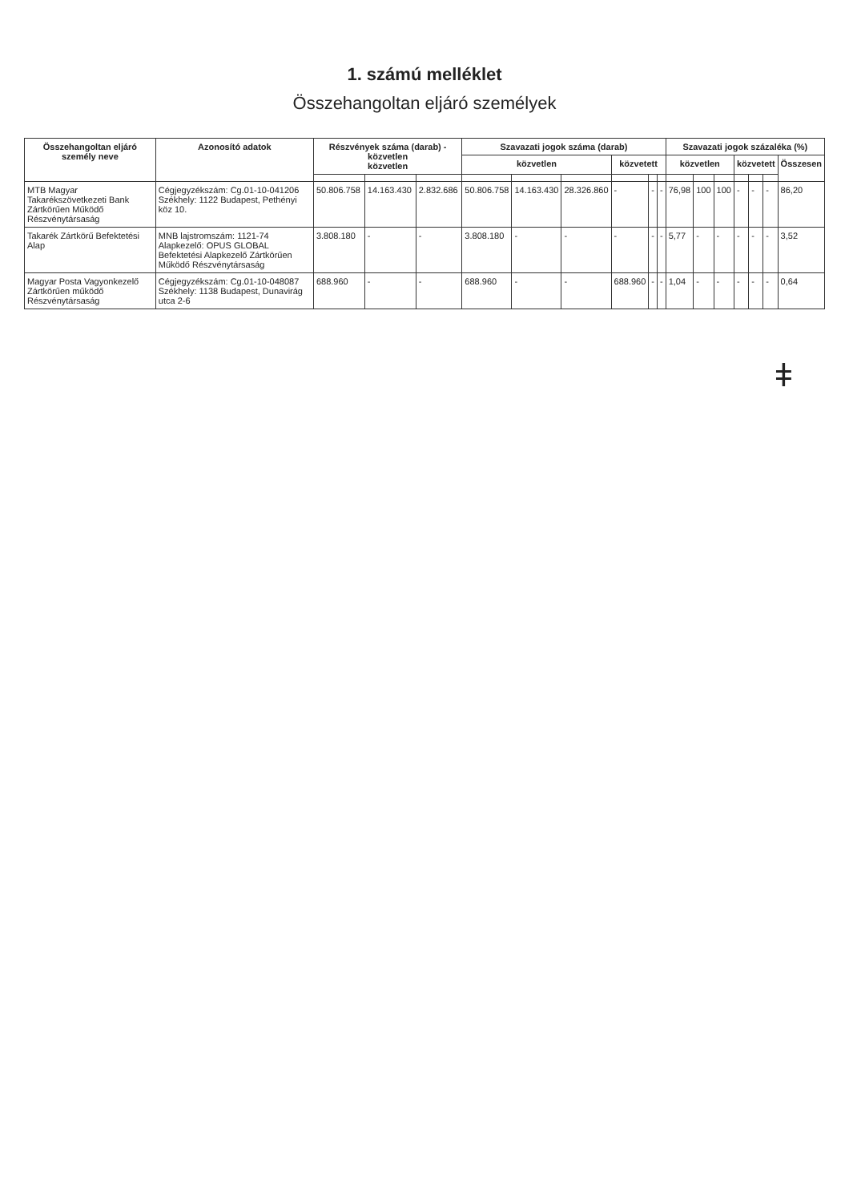1. számú melléklet
Összehangoltan eljáró személyek
| Összehangoltan eljáró személy neve | Azonosító adatok | Részvények száma (darab) - közvetlen közvetlen | | | Szavazati jogok száma (darab) | | | | | | Szavazati jogok százaléka (%) | | | | | | |
| --- | --- | --- | --- | --- | --- | --- | --- | --- | --- | --- | --- | --- | --- | --- | --- | --- | --- |
| | | | | | közvetlen | | | közvetett | | | közvetlen | | | közvetett | | | Összesen |
| MTB Magyar Takarékszövetkezeti Bank Zártkörűen Működő Részvénytársaság | Cégjegyzékszám: Cg.01-10-041206 Székhely: 1122 Budapest, Pethényi köz 10. | 50.806.758 | 14.163.430 | 2.832.686 | 50.806.758 | 14.163.430 | 28.326.860 | - | - | - | 76,98 | 100 | 100 | - | - | - | 86,20 |
| Takarék Zártkörű Befektetési Alap | MNB lajstromszám: 1121-74 Alapkezelő: OPUS GLOBAL Befektetési Alapkezelő Zártkörűen Működő Részvénytársaság | 3.808.180 | - | - | 3.808.180 | - | - | - | - | - | 5,77 | - | - | - | - | - | 3,52 |
| Magyar Posta Vagyonkezelő Zártkörűen működő Részvénytársaság | Cégjegyzékszám: Cg.01-10-048087 Székhely: 1138 Budapest, Dunavirág utca 2-6 | 688.960 | - | - | 688.960 | - | - | 688.960 | - | - | 1,04 | - | - | - | - | - | 0,64 |
ǂ